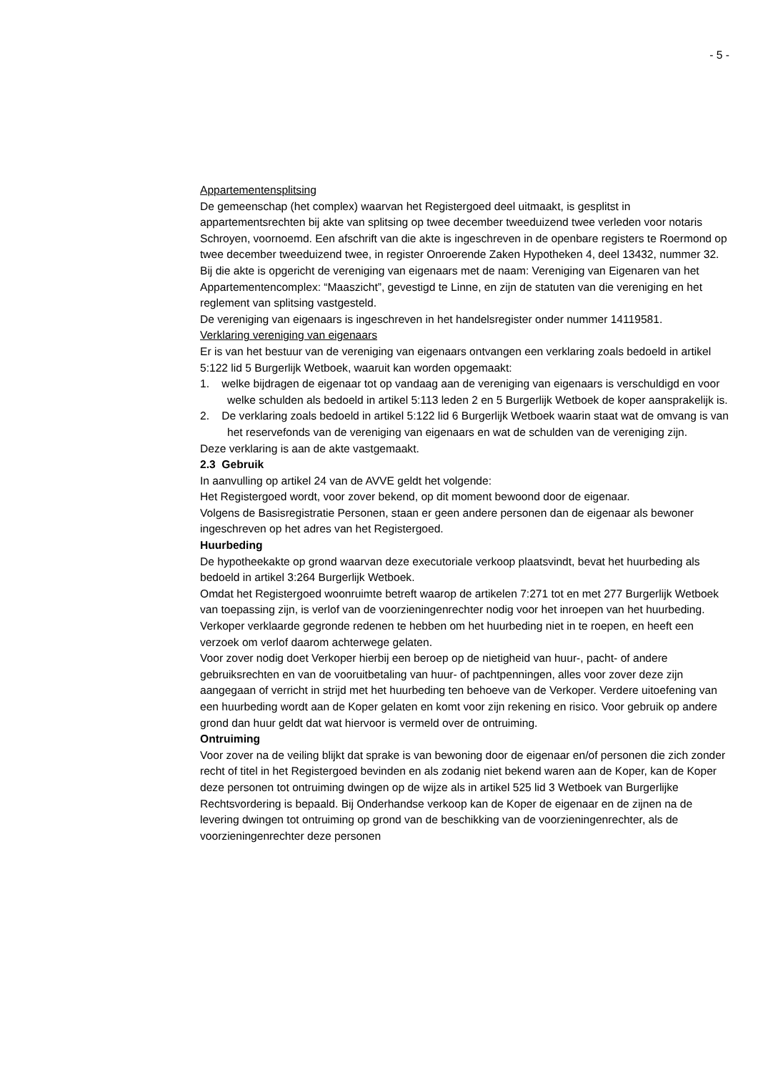- 5 -
Appartementensplitsing
De gemeenschap (het complex) waarvan het Registergoed deel uitmaakt, is gesplitst in appartementsrechten bij akte van splitsing op twee december tweeduizend twee verleden voor notaris Schroyen, voornoemd. Een afschrift van die akte is ingeschreven in de openbare registers te Roermond op twee december tweeduizend twee, in register Onroerende Zaken Hypotheken 4, deel 13432, nummer 32.
Bij die akte is opgericht de vereniging van eigenaars met de naam: Vereniging van Eigenaren van het Appartementencomplex: “Maaszicht”, gevestigd te Linne, en zijn de statuten van die vereniging en het reglement van splitsing vastgesteld.
De vereniging van eigenaars is ingeschreven in het handelsregister onder nummer 14119581.
Verklaring vereniging van eigenaars
Er is van het bestuur van de vereniging van eigenaars ontvangen een verklaring zoals bedoeld in artikel 5:122 lid 5 Burgerlijk Wetboek, waaruit kan worden opgemaakt:
1. welke bijdragen de eigenaar tot op vandaag aan de vereniging van eigenaars is verschuldigd en voor welke schulden als bedoeld in artikel 5:113 leden 2 en 5 Burgerlijk Wetboek de koper aansprakelijk is.
2. De verklaring zoals bedoeld in artikel 5:122 lid 6 Burgerlijk Wetboek waarin staat wat de omvang is van het reservefonds van de vereniging van eigenaars en wat de schulden van de vereniging zijn.
Deze verklaring is aan de akte vastgemaakt.
2.3 Gebruik
In aanvulling op artikel 24 van de AVVE geldt het volgende:
Het Registergoed wordt, voor zover bekend, op dit moment bewoond door de eigenaar.
Volgens de Basisregistratie Personen, staan er geen andere personen dan de eigenaar als bewoner ingeschreven op het adres van het Registergoed.
Huurbeding
De hypotheekakte op grond waarvan deze executoriale verkoop plaatsvindt, bevat het huurbeding als bedoeld in artikel 3:264 Burgerlijk Wetboek.
Omdat het Registergoed woonruimte betreft waarop de artikelen 7:271 tot en met 277 Burgerlijk Wetboek van toepassing zijn, is verlof van de voorzieningenrechter nodig voor het inroepen van het huurbeding.
Verkoper verklaarde gegronde redenen te hebben om het huurbeding niet in te roepen, en heeft een verzoek om verlof daarom achterwege gelaten.
Voor zover nodig doet Verkoper hierbij een beroep op de nietigheid van huur-, pacht- of andere gebruiksrechten en van de vooruitbetaling van huur- of pachtpenningen, alles voor zover deze zijn aangegaan of verricht in strijd met het huurbeding ten behoeve van de Verkoper. Verdere uitoefening van een huurbeding wordt aan de Koper gelaten en komt voor zijn rekening en risico. Voor gebruik op andere grond dan huur geldt dat wat hiervoor is vermeld over de ontruiming.
Ontruiming
Voor zover na de veiling blijkt dat sprake is van bewoning door de eigenaar en/of personen die zich zonder recht of titel in het Registergoed bevinden en als zodanig niet bekend waren aan de Koper, kan de Koper deze personen tot ontruiming dwingen op de wijze als in artikel 525 lid 3 Wetboek van Burgerlijke Rechtsvordering is bepaald. Bij Onderhandse verkoop kan de Koper de eigenaar en de zijnen na de levering dwingen tot ontruiming op grond van de beschikking van de voorzieningenrechter, als de voorzieningenrechter deze personen